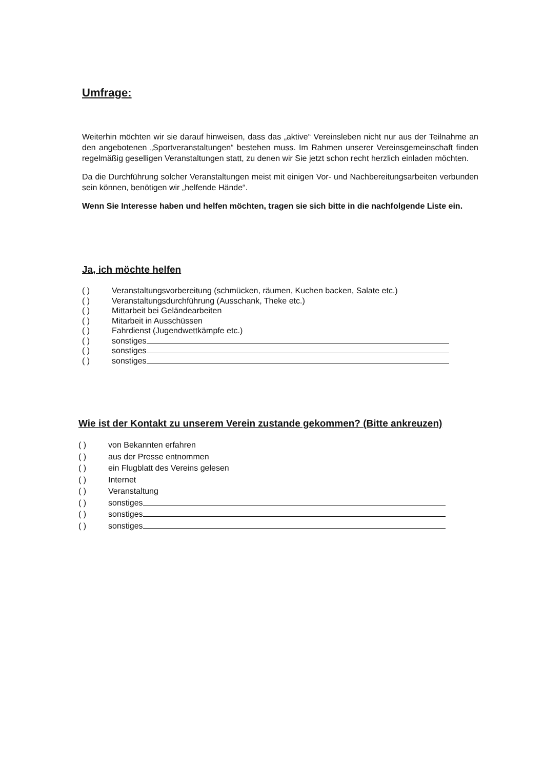Umfrage:
Weiterhin möchten wir sie darauf hinweisen, dass das „aktive“ Vereinsleben nicht nur aus der Teilnahme an den angebotenen „Sportveranstaltungen“ bestehen muss. Im Rahmen unserer Vereinsgemeinschaft finden regelmäßig geselligen Veranstaltungen statt, zu denen wir Sie jetzt schon recht herzlich einladen möchten.
Da die Durchführung solcher Veranstaltungen meist mit einigen Vor- und Nachbereitungsarbeiten verbunden sein können, benötigen wir „helfende Hände“.
Wenn Sie Interesse haben und helfen möchten, tragen sie sich bitte in die nachfolgende Liste ein.
Ja, ich möchte helfen
( ) Veranstaltungsvorbereitung (schmücken, räumen, Kuchen backen, Salate etc.)
( ) Veranstaltungsdurchführung (Ausschank, Theke etc.)
( ) Mittarbeit bei Geländearbeiten
( ) Mitarbeit in Ausschüssen
( ) Fahrdienst (Jugendwettkämpfe etc.)
( ) sonstiges
( ) sonstiges
( ) sonstiges
Wie ist der Kontakt zu unserem Verein zustande gekommen? (Bitte ankreuzen)
( ) von Bekannten erfahren
( ) aus der Presse entnommen
( ) ein Flugblatt des Vereins gelesen
( ) Internet
( ) Veranstaltung
( ) sonstiges
( ) sonstiges
( ) sonstiges